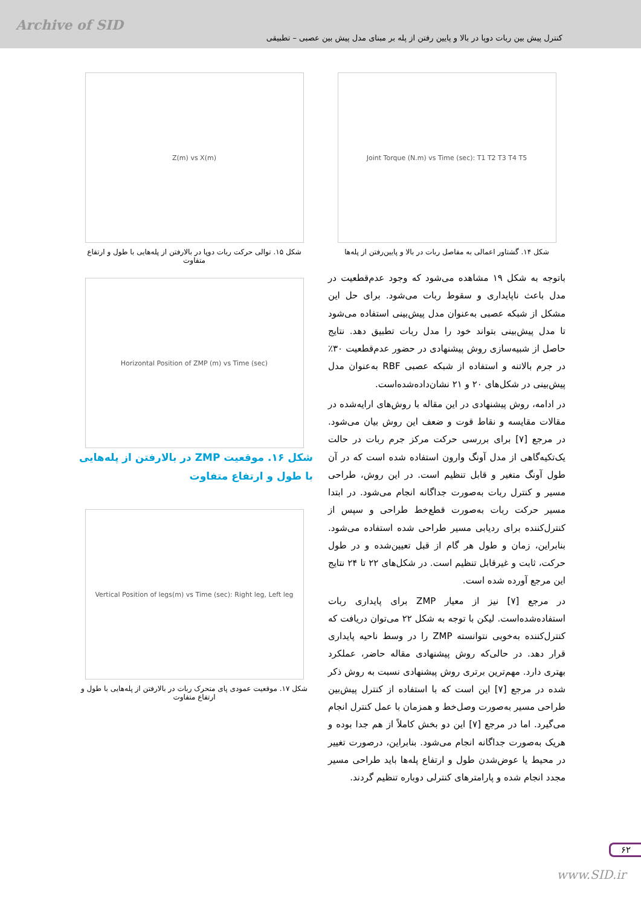Archive of SID
کنترل پیش بین ربات دوپا در بالا و پایین رفتن از پله بر مبنای مدل پیش بین عصبی – تطبیقی
Joint Torque (N.m) vs Time (sec): T1 T2 T3 T4 T5
شکل ۱۴. گشتاور اعمالی به مفاصل ربات در بالا و پایین‌رفتن از پله‌ها
باتوجه به شکل ۱۹ مشاهده می‌شود که وجود عدم‌قطعیت در مدل باعث ناپایداری و سقوط ربات می‌شود. برای حل این مشکل از شبکه عصبی به‌عنوان مدل پیش‌بینی استفاده می‌شود تا مدل پیش‌بینی بتواند خود را مدل ربات تطبیق دهد. نتایج حاصل از شبیه‌سازی روش پیشنهادی در حضور عدم‌قطعیت ۳۰٪ در جرم بالاتنه و استفاده از شبکه عصبی RBF به‌عنوان مدل پیش‌بینی در شکل‌های ۲۰ و ۲۱ نشان‌داده‌شده‌است.
در ادامه، روش پیشنهادی در این مقاله با روش‌های ارایه‌شده در مقالات مقایسه و نقاط قوت و ضعف این روش بیان می‌شود. در مرجع [۷] برای بررسی حرکت مرکز جرم ربات در حالت یک‌تکیه‌گاهی از مدل آونگ وارون استفاده شده است که در آن طول آونگ متغیر و قابل تنظیم است. در این روش، طراحی مسیر و کنترل ربات به‌صورت جداگانه انجام می‌شود. در ابتدا مسیر حرکت ربات به‌صورت قطع‌خط طراحی و سپس از کنترل‌کننده برای ردیابی مسیر طراحی شده استفاده می‌شود. بنابراین، زمان و طول هر گام از قبل تعیین‌شده و در طول حرکت، ثابت و غیرقابل تنظیم است. در شکل‌های ۲۲ تا ۲۴ نتایج این مرجع آورده شده است.
در مرجع [۷] نیز از معیار ZMP برای پایداری ربات استفاده‌شده‌است. لیکن با توجه به شکل ۲۲ می‌توان دریافت که کنترل‌کننده به‌خوبی نتوانسته ZMP را در وسط ناحیه پایداری قرار دهد. در حالی‌که روش پیشنهادی مقاله حاضر، عملکرد بهتری دارد. مهم‌ترین برتری روش پیشنهادی نسبت به روش ذکر شده در مرجع [۷] این است که با استفاده از کنترل پیش‌بین طراحی مسیر به‌صورت وصل‌خط و همزمان با عمل کنترل انجام می‌گیرد. اما در مرجع [۷] این دو بخش کاملاً از هم جدا بوده و هریک به‌صورت جداگانه انجام می‌شود. بنابراین، درصورت تغییر در محیط یا عوض‌شدن طول و ارتفاع پله‌ها باید طراحی مسیر مجدد انجام شده و پارامترهای کنترلی دوباره تنظیم گردند.
Z(m) vs X(m)
شکل ۱۵. توالی حرکت ربات دوپا در بالارفتن از پله‌هایی با طول و ارتفاع متفاوت
Horizontal Position of ZMP (m) vs Time (sec)
شکل ۱۶. موقعیت ZMP در بالارفتن از پله‌هایی با طول و ارتفاع متفاوت
Vertical Position of legs(m) vs Time (sec): Right leg, Left leg
شکل ۱۷. موقعیت عمودی پای متحرک ربات در بالارفتن از پله‌هایی با طول و ارتفاع متفاوت
۶۲
www.SID.ir